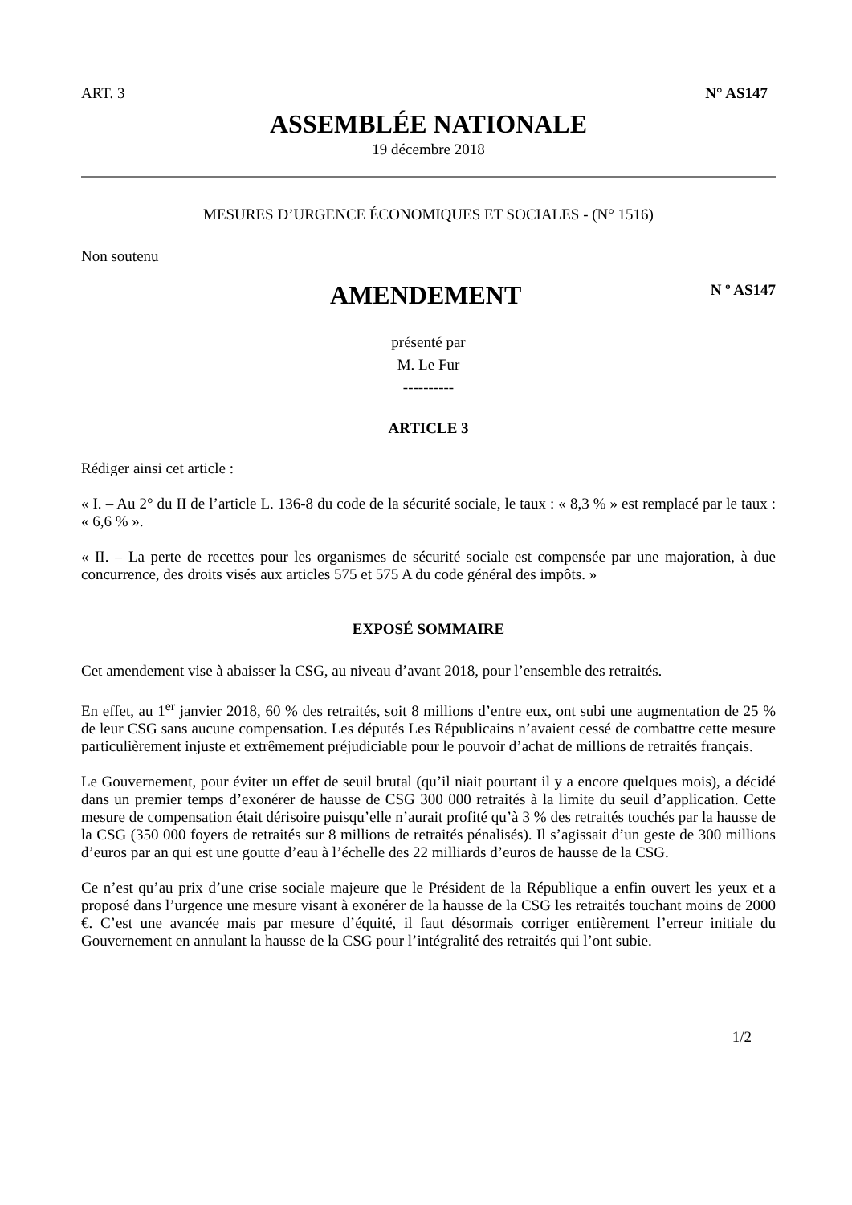ART. 3 N° AS147
ASSEMBLÉE NATIONALE
19 décembre 2018
MESURES D’URGENCE ÉCONOMIQUES ET SOCIALES - (N° 1516)
Non soutenu
AMENDEMENT
N º AS147
présenté par
M. Le Fur
----------
ARTICLE 3
Rédiger ainsi cet article :
« I. – Au 2° du II de l’article L. 136-8 du code de la sécurité sociale, le taux : « 8,3 % » est remplacé par le taux : « 6,6 % ».
« II. – La perte de recettes pour les organismes de sécurité sociale est compensée par une majoration, à due concurrence, des droits visés aux articles 575 et 575 A du code général des impôts. »
EXPOSÉ SOMMAIRE
Cet amendement vise à abaisser la CSG, au niveau d’avant 2018, pour l’ensemble des retraités.
En effet, au 1<sup>er</sup> janvier 2018, 60 % des retraités, soit 8 millions d’entre eux, ont subi une augmentation de 25 % de leur CSG sans aucune compensation. Les députés Les Républicains n’avaient cessé de combattre cette mesure particulièrement injuste et extrêmement préjudiciable pour le pouvoir d’achat de millions de retraités français.
Le Gouvernement, pour éviter un effet de seuil brutal (qu’il niait pourtant il y a encore quelques mois), a décidé dans un premier temps d’exonérer de hausse de CSG 300 000 retraités à la limite du seuil d’application. Cette mesure de compensation était dérisoire puisqu’elle n’aurait profité qu’à 3 % des retraités touchés par la hausse de la CSG (350 000 foyers de retraités sur 8 millions de retraités pénalisés). Il s’agissait d’un geste de 300 millions d’euros par an qui est une goutte d’eau à l’échelle des 22 milliards d’euros de hausse de la CSG.
Ce n’est qu’au prix d’une crise sociale majeure que le Président de la République a enfin ouvert les yeux et a proposé dans l’urgence une mesure visant à exonérer de la hausse de la CSG les retraités touchant moins de 2000 €. C’est une avancée mais par mesure d’équité, il faut désormais corriger entièrement l’erreur initiale du Gouvernement en annulant la hausse de la CSG pour l’intégralité des retraités qui l’ont subie.
1/2